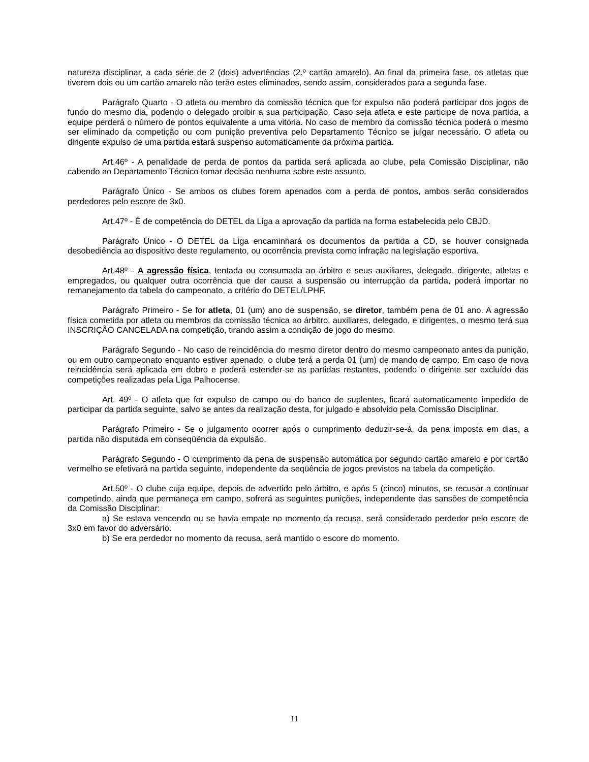natureza disciplinar, a cada série de 2 (dois) advertências (2.º cartão amarelo). Ao final da primeira fase, os atletas que tiverem dois ou um cartão amarelo não terão estes eliminados, sendo assim, considerados para a segunda fase.
Parágrafo Quarto - O atleta ou membro da comissão técnica que for expulso não poderá participar dos jogos de fundo do mesmo dia, podendo o delegado proibir a sua participação. Caso seja atleta e este participe de nova partida, a equipe perderá o número de pontos equivalente a uma vitória. No caso de membro da comissão técnica poderá o mesmo ser eliminado da competição ou com punição preventiva pelo Departamento Técnico se julgar necessário. O atleta ou dirigente expulso de uma partida estará suspenso automaticamente da próxima partida.
Art.46º - A penalidade de perda de pontos da partida será aplicada ao clube, pela Comissão Disciplinar, não cabendo ao Departamento Técnico tomar decisão nenhuma sobre este assunto.
Parágrafo Único - Se ambos os clubes forem apenados com a perda de pontos, ambos serão considerados perdedores pelo escore de 3x0.
Art.47º - É de competência do DETEL da Liga a aprovação da partida na forma estabelecida pelo CBJD.
Parágrafo Único - O DETEL da Liga encaminhará os documentos da partida a CD, se houver consignada desobediência ao dispositivo deste regulamento, ou ocorrência prevista como infração na legislação esportiva.
Art.48º - A agressão física, tentada ou consumada ao árbitro e seus auxiliares, delegado, dirigente, atletas e empregados, ou qualquer outra ocorrência que der causa a suspensão ou interrupção da partida, poderá importar no remanejamento da tabela do campeonato, a critério do DETEL/LPHF.
Parágrafo Primeiro - Se for atleta, 01 (um) ano de suspensão, se diretor, também pena de 01 ano. A agressão física cometida por atleta ou membros da comissão técnica ao árbitro, auxiliares, delegado, e dirigentes, o mesmo terá sua INSCRIÇÃO CANCELADA na competição, tirando assim a condição de jogo do mesmo.
Parágrafo Segundo - No caso de reincidência do mesmo diretor dentro do mesmo campeonato antes da punição, ou em outro campeonato enquanto estiver apenado, o clube terá a perda 01 (um) de mando de campo. Em caso de nova reincidência será aplicada em dobro e poderá estender-se as partidas restantes, podendo o dirigente ser excluído das competições realizadas pela Liga Palhocense.
Art. 49º - O atleta que for expulso de campo ou do banco de suplentes, ficará automaticamente impedido de participar da partida seguinte, salvo se antes da realização desta, for julgado e absolvido pela Comissão Disciplinar.
Parágrafo Primeiro - Se o julgamento ocorrer após o cumprimento deduzir-se-á, da pena imposta em dias, a partida não disputada em conseqüência da expulsão.
Parágrafo Segundo - O cumprimento da pena de suspensão automática por segundo cartão amarelo e por cartão vermelho se efetivará na partida seguinte, independente da seqüência de jogos previstos na tabela da competição.
Art.50º - O clube cuja equipe, depois de advertido pelo árbitro, e após 5 (cinco) minutos, se recusar a continuar competindo, ainda que permaneça em campo, sofrerá as seguintes punições, independente das sansões de competência da Comissão Disciplinar:
a) Se estava vencendo ou se havia empate no momento da recusa, será considerado perdedor pelo escore de 3x0 em favor do adversário.
b) Se era perdedor no momento da recusa, será mantido o escore do momento.
11